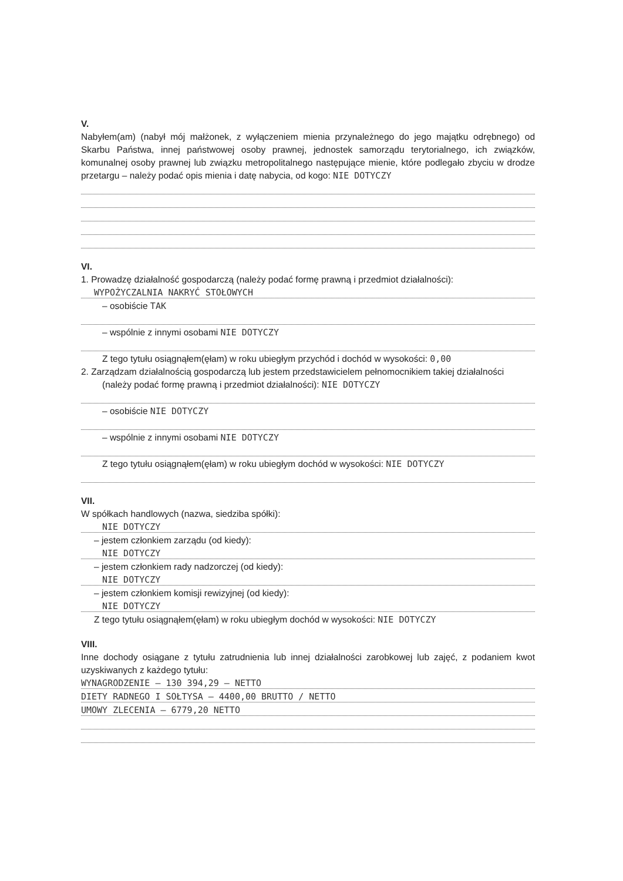V.
Nabyłem(am) (nabył mój małżonek, z wyłączeniem mienia przynależnego do jego majątku odrębnego) od Skarbu Państwa, innej państwowej osoby prawnej, jednostek samorządu terytorialnego, ich związków, komunalnej osoby prawnej lub związku metropolitalnego następujące mienie, które podlegało zbyciu w drodze przetargu – należy podać opis mienia i datę nabycia, od kogo: NIE DOTYCZY
VI.
1. Prowadzę działalność gospodarczą (należy podać formę prawną i przedmiot działalności):
WYPOŻYCZALNIA NAKRYĆ STOŁOWYCH
– osobiście TAK
– wspólnie z innymi osobami NIE DOTYCZY
Z tego tytułu osiągnąłem(ęłam) w roku ubiegłym przychód i dochód w wysokości: 0,00
2. Zarządzam działalnością gospodarczą lub jestem przedstawicielem pełnomocnikiem takiej działalności
(należy podać formę prawną i przedmiot działalności): NIE DOTYCZY
– osobiście NIE DOTYCZY
– wspólnie z innymi osobami NIE DOTYCZY
Z tego tytułu osiągnąłem(ęłam) w roku ubiegłym dochód w wysokości: NIE DOTYCZY
VII.
W spółkach handlowych (nazwa, siedziba spółki):
NIE DOTYCZY
– jestem członkiem zarządu (od kiedy):
NIE DOTYCZY
– jestem członkiem rady nadzorczej (od kiedy):
NIE DOTYCZY
– jestem członkiem komisji rewizyjnej (od kiedy):
NIE DOTYCZY
Z tego tytułu osiągnąłem(ęłam) w roku ubiegłym dochód w wysokości: NIE DOTYCZY
VIII.
Inne dochody osiągane z tytułu zatrudnienia lub innej działalności zarobkowej lub zajęć, z podaniem kwot uzyskiwanych z każdego tytułu:
WYNAGRODZENIE – 130 394,29 – NETTO
DIETY RADNEGO I SOŁTYSA – 4400,00 BRUTTO / NETTO
UMOWY ZLECENIA – 6779,20 NETTO